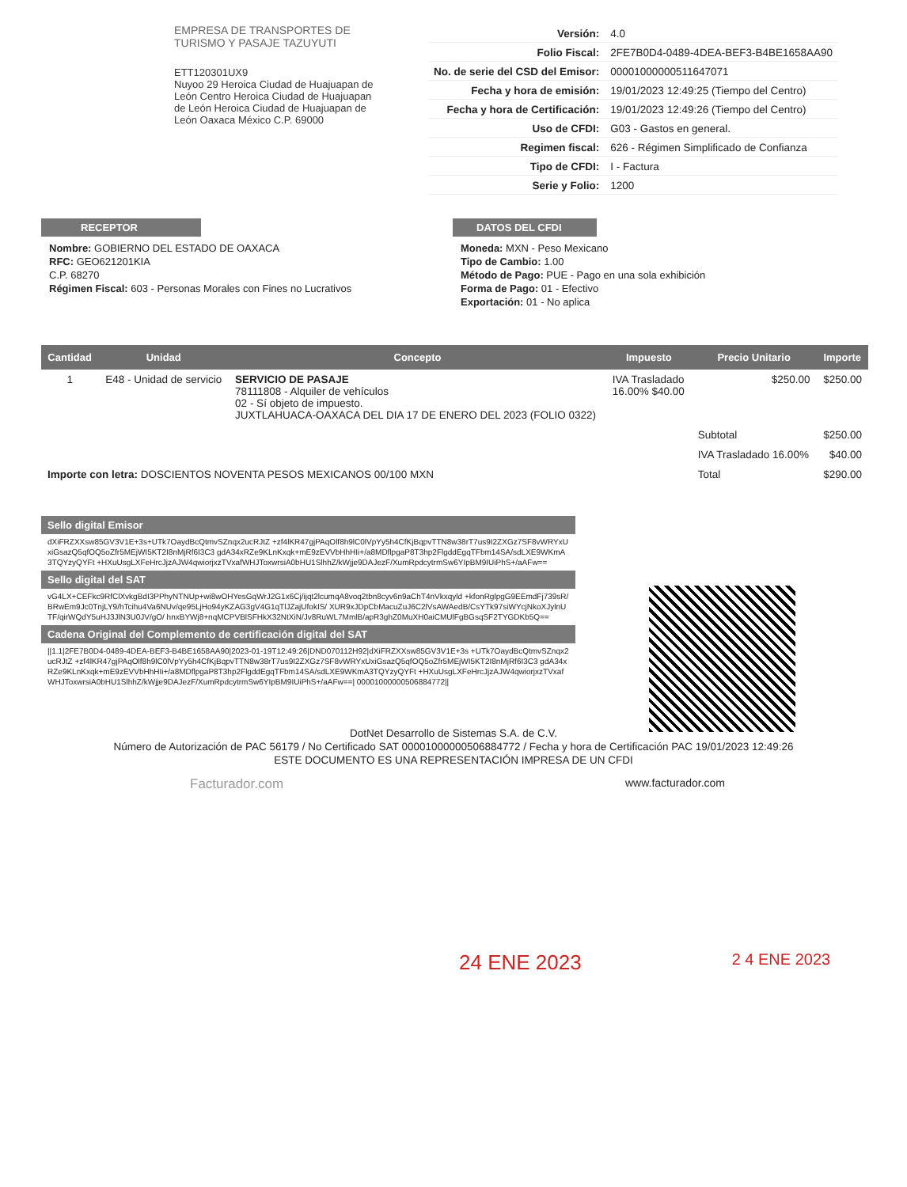EMPRESA DE TRANSPORTES DE TURISMO Y PASAJE TAZUYUTI
ETT120301UX9
Nuyoo 29 Heroica Ciudad de Huajuapan de León Centro Heroica Ciudad de Huajuapan de León Heroica Ciudad de Huajuapan de León Oaxaca México C.P. 69000
| Versión: | 4.0 |
| Folio Fiscal: | 2FE7B0D4-0489-4DEA-BEF3-B4BE1658AA90 |
| No. de serie del CSD del Emisor: | 00001000000511647071 |
| Fecha y hora de emisión: | 19/01/2023 12:49:25 (Tiempo del Centro) |
| Fecha y hora de Certificación: | 19/01/2023 12:49:26 (Tiempo del Centro) |
| Uso de CFDI: | G03 - Gastos en general. |
| Regimen fiscal: | 626 - Régimen Simplificado de Confianza |
| Tipo de CFDI: | I - Factura |
| Serie y Folio: | 1200 |
RECEPTOR
Nombre: GOBIERNO DEL ESTADO DE OAXACA
RFC: GEO621201KIA
C.P. 68270
Régimen Fiscal: 603 - Personas Morales con Fines no Lucrativos
DATOS DEL CFDI
Moneda: MXN - Peso Mexicano
Tipo de Cambio: 1.00
Método de Pago: PUE - Pago en una sola exhibición
Forma de Pago: 01 - Efectivo
Exportación: 01 - No aplica
| Cantidad | Unidad | Concepto | Impuesto | Precio Unitario | Importe |
| --- | --- | --- | --- | --- | --- |
| 1 | E48 - Unidad de servicio | SERVICIO DE PASAJE 78111808 - Alquiler de vehículos 02 - Sí objeto de impuesto. JUXTLAHUACA-OAXACA DEL DIA 17 DE ENERO DEL 2023 (FOLIO 0322) | IVA Trasladado 16.00% $40.00 | $250.00 | $250.00 |
| Importe con letra: DOSCIENTOS NOVENTA PESOS MEXICANOS 00/100 MXN | | | | Subtotal | $250.00 |
| | | | | IVA Trasladado 16.00% | $40.00 |
| | | | | Total | $290.00 |
Sello digital Emisor
dXiFRZXXsw85GV3V1E+3s+UTk7OaydBcQtmvSZnqx2ucRJtZ +zf4lKR47gjPAqOlf8h9lC0lVpYy5h4CfKjBqpvTTN8w38rT7us9I2ZXGz7SF8vWRYxUxiGsazQ5qfOQ5oZfr5MEjWI5KT2I8nMjRf6I3C3 gdA34xRZe9KLnKxqk+mE9zEVVbHhHIi+/a8MDflpgaP8T3hp2FlgddEgqTFbm14SA/sdLXE9WKmA3TQYzyQYFt +HXuUsgLXFeHrcJjzAJW4qwiorjxzTVxafWHJToxwrsiA0bHU1SlhhZ/kWjje9DAJezF/XumRpdcytrmSw6YIpBM9IUiPhS+/aAFw==
Sello digital del SAT
vG4LX+CEFkc9RfClXvkgBdI3PPhyNTNUp+wi8wOHYesGqWrJ2G1x6Cj/ijqt2lcumqA8voq2tbn8cyv6n9aChT4nVkxqyld +kfonRglpgG9EEmdFj739sR/BRwEm9Jc0TnjLY9/hTcihu4Va6NUv/qe95LjHo94yKZAG3gV4G1qTlJZajUfokIS/ XUR9xJDpCbMacuZuJ6C2lVsAWAedB/CsYTk97siWYcjNkoXJylnUTF/qirWQdY5uHJ3JlN3U0JV/gO/ hnxBYWj8+nqMCPVBlSFHkX32NtXiN/Jv8RuWL7MmlB/apR3ghZ0MuXH0aiCMUlFgBGsqSF2TYGDKb5Q==
Cadena Original del Complemento de certificación digital del SAT
||1.1|2FE7B0D4-0489-4DEA-BEF3-B4BE1658AA90|2023-01-19T12:49:26|DND070112H92|dXiFRZXXsw85GV3V1E+3s +UTk7OaydBcQtmvSZnqx2ucRJtZ +zf4lKR47gjPAqOlf8h9lC0lVpYy5h4CfKjBqpvTTN8w38rT7us9I2ZXGz7SF8vWRYxUxiGsazQ5qfOQ5oZfr5MEjWI5KT2I8nMjRf6I3C3 gdA34xRZe9KLnKxqk+mE9zEVVbHhHIi+/a8MDflpgaP8T3hp2FlgddEgqTFbm14SA/sdLXE9WKmA3TQYzyQYFt +HXuUsgLXFeHrcJjzAJW4qwiorjxzTVxafWHJToxwrsiA0bHU1SlhhZ/kWjje9DAJezF/XumRpdcytrmSw6YIpBM9IUiPhS+/aAFw==| 00001000000506884772||
DotNet Desarrollo de Sistemas S.A. de C.V.
Número de Autorización de PAC 56179 / No Certificado SAT 00001000000506884772 / Fecha y hora de Certificación PAC 19/01/2023 12:49:26
ESTE DOCUMENTO ES UNA REPRESENTACIÓN IMPRESA DE UN CFDI
Facturador.com www.facturador.com
24 ENE 2023 2 4 ENE 2023